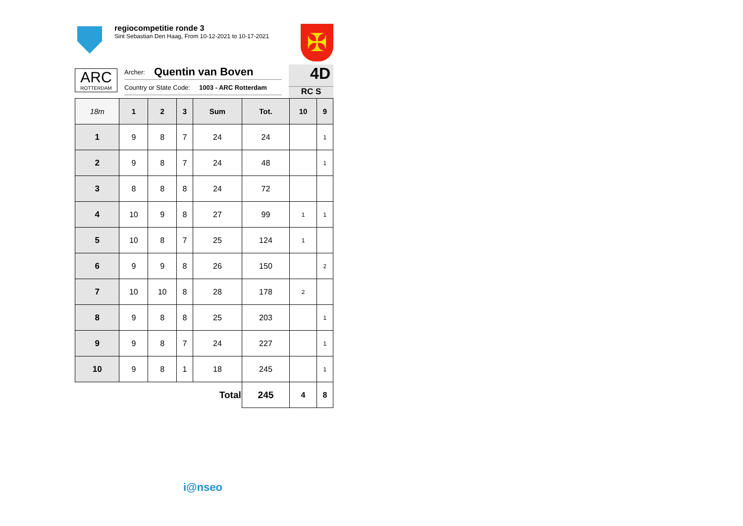regiocompetitie ronde 3
Sint Sebastian Den Haag, From 10-12-2021 to 10-17-2021
✠
ARC
ROTTERDAM
Archer: Quentin van Boven
Country or State Code: 1003 - ARC Rotterdam
4D
RC S
| 18m | 1 | 2 | 3 | Sum | Tot. | 10 | 9 |
| --- | --- | --- | --- | --- | --- | --- | --- |
| 1 | 9 | 8 | 7 | 24 | 24 | | 1 |
| 2 | 9 | 8 | 7 | 24 | 48 | | 1 |
| 3 | 8 | 8 | 8 | 24 | 72 | | |
| 4 | 10 | 9 | 8 | 27 | 99 | 1 | 1 |
| 5 | 10 | 8 | 7 | 25 | 124 | 1 | |
| 6 | 9 | 9 | 8 | 26 | 150 | | 2 |
| 7 | 10 | 10 | 8 | 28 | 178 | 2 | |
| 8 | 9 | 8 | 8 | 25 | 203 | | 1 |
| 9 | 9 | 8 | 7 | 24 | 227 | | 1 |
| 10 | 9 | 8 | 1 | 18 | 245 | | 1 |
| Total | | | | | 245 | 4 | 8 |
i@nseo